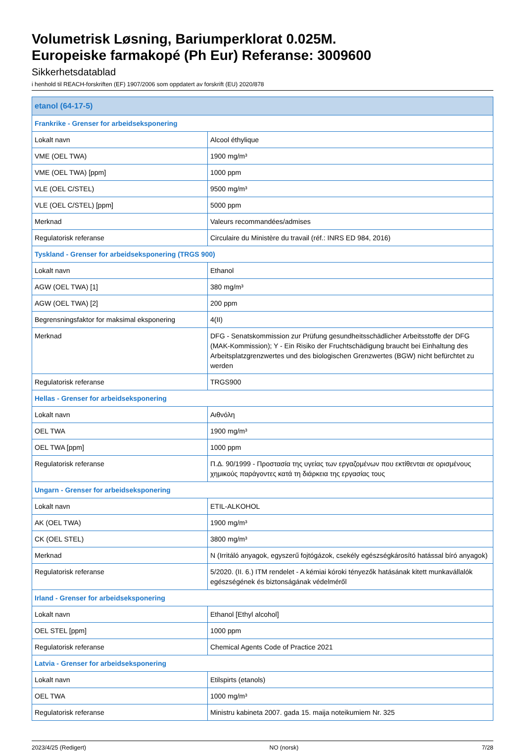Volumetrisk Løsning, Bariumperklorat 0.025M.
Europeiske farmakopé (Ph Eur) Referanse: 3009600
Sikkerhetsdatablad
i henhold til REACH-forskriften (EF) 1907/2006 som oppdatert av forskrift (EU) 2020/878
| etanol (64-17-5) | |
| --- | --- |
| Frankrike - Grenser for arbeidseksponering | |
| Lokalt navn | Alcool éthylique |
| VME (OEL TWA) | 1900 mg/m³ |
| VME (OEL TWA) [ppm] | 1000 ppm |
| VLE (OEL C/STEL) | 9500 mg/m³ |
| VLE (OEL C/STEL) [ppm] | 5000 ppm |
| Merknad | Valeurs recommandées/admises |
| Regulatorisk referanse | Circulaire du Ministère du travail (réf.: INRS ED 984, 2016) |
| Tyskland - Grenser for arbeidseksponering (TRGS 900) | |
| Lokalt navn | Ethanol |
| AGW (OEL TWA) [1] | 380 mg/m³ |
| AGW (OEL TWA) [2] | 200 ppm |
| Begrensningsfaktor for maksimal eksponering | 4(II) |
| Merknad | DFG - Senatskommission zur Prüfung gesundheitsschädlicher Arbeitsstoffe der DFG (MAK-Kommission); Y - Ein Risiko der Fruchtschädigung braucht bei Einhaltung des Arbeitsplatzgrenzwertes und des biologischen Grenzwertes (BGW) nicht befürchtet zu werden |
| Regulatorisk referanse | TRGS900 |
| Hellas - Grenser for arbeidseksponering | |
| Lokalt navn | Αιθνόλη |
| OEL TWA | 1900 mg/m³ |
| OEL TWA [ppm] | 1000 ppm |
| Regulatorisk referanse | Π.Δ. 90/1999 - Προστασία της υγείας των εργαζομένων που εκτίθενται σε ορισμένους χημικούς παράγοντες κατά τη διάρκεια της εργασίας τους |
| Ungarn - Grenser for arbeidseksponering | |
| Lokalt navn | ETIL-ALKOHOL |
| AK (OEL TWA) | 1900 mg/m³ |
| CK (OEL STEL) | 3800 mg/m³ |
| Merknad | N (Irritáló anyagok, egyszerű fojtógázok, csekély egészségkárosító hatással bíró anyagok) |
| Regulatorisk referanse | 5/2020. (II. 6.) ITM rendelet - A kémiai kóroki tényezők hatásának kitett munkavállalók egészségének és biztonságának védelméről |
| Irland - Grenser for arbeidseksponering | |
| Lokalt navn | Ethanol [Ethyl alcohol] |
| OEL STEL [ppm] | 1000 ppm |
| Regulatorisk referanse | Chemical Agents Code of Practice 2021 |
| Latvia - Grenser for arbeidseksponering | |
| Lokalt navn | Etilspirts (etanols) |
| OEL TWA | 1000 mg/m³ |
| Regulatorisk referanse | Ministru kabineta 2007. gada 15. maija noteikumiem Nr. 325 |
2023/4/25 (Redigert) NO (norsk) 7/28